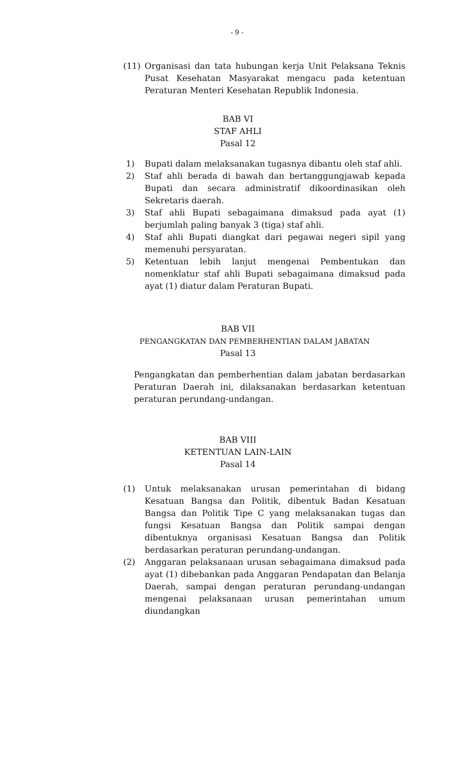- 9 -
(11) Organisasi dan tata hubungan kerja Unit Pelaksana Teknis Pusat Kesehatan Masyarakat mengacu pada ketentuan Peraturan Menteri Kesehatan Republik Indonesia.
BAB VI
STAF AHLI
Pasal 12
1) Bupati dalam melaksanakan tugasnya dibantu oleh staf ahli.
2) Staf ahli berada di bawah dan bertanggungjawab kepada Bupati dan secara administratif dikoordinasikan oleh Sekretaris daerah.
3) Staf ahli Bupati sebagaimana dimaksud pada ayat (1) berjumlah paling banyak 3 (tiga) staf ahli.
4) Staf ahli Bupati diangkat dari pegawai negeri sipil yang memenuhi persyaratan.
5) Ketentuan lebih lanjut mengenai Pembentukan dan nomenklatur staf ahli Bupati sebagaimana dimaksud pada ayat (1) diatur dalam Peraturan Bupati.
BAB VII
PENGANGKATAN DAN PEMBERHENTIAN DALAM JABATAN
Pasal 13
Pengangkatan dan pemberhentian dalam jabatan berdasarkan Peraturan Daerah ini, dilaksanakan berdasarkan ketentuan peraturan perundang-undangan.
BAB VIII
KETENTUAN LAIN-LAIN
Pasal 14
(1) Untuk melaksanakan urusan pemerintahan di bidang Kesatuan Bangsa dan Politik, dibentuk Badan Kesatuan Bangsa dan Politik Tipe C yang melaksanakan tugas dan fungsi Kesatuan Bangsa dan Politik sampai dengan dibentuknya organisasi Kesatuan Bangsa dan Politik berdasarkan peraturan perundang-undangan.
(2) Anggaran pelaksanaan urusan sebagaimana dimaksud pada ayat (1) dibebankan pada Anggaran Pendapatan dan Belanja Daerah, sampai dengan peraturan perundang-undangan mengenai pelaksanaan urusan pemerintahan umum diundangkan